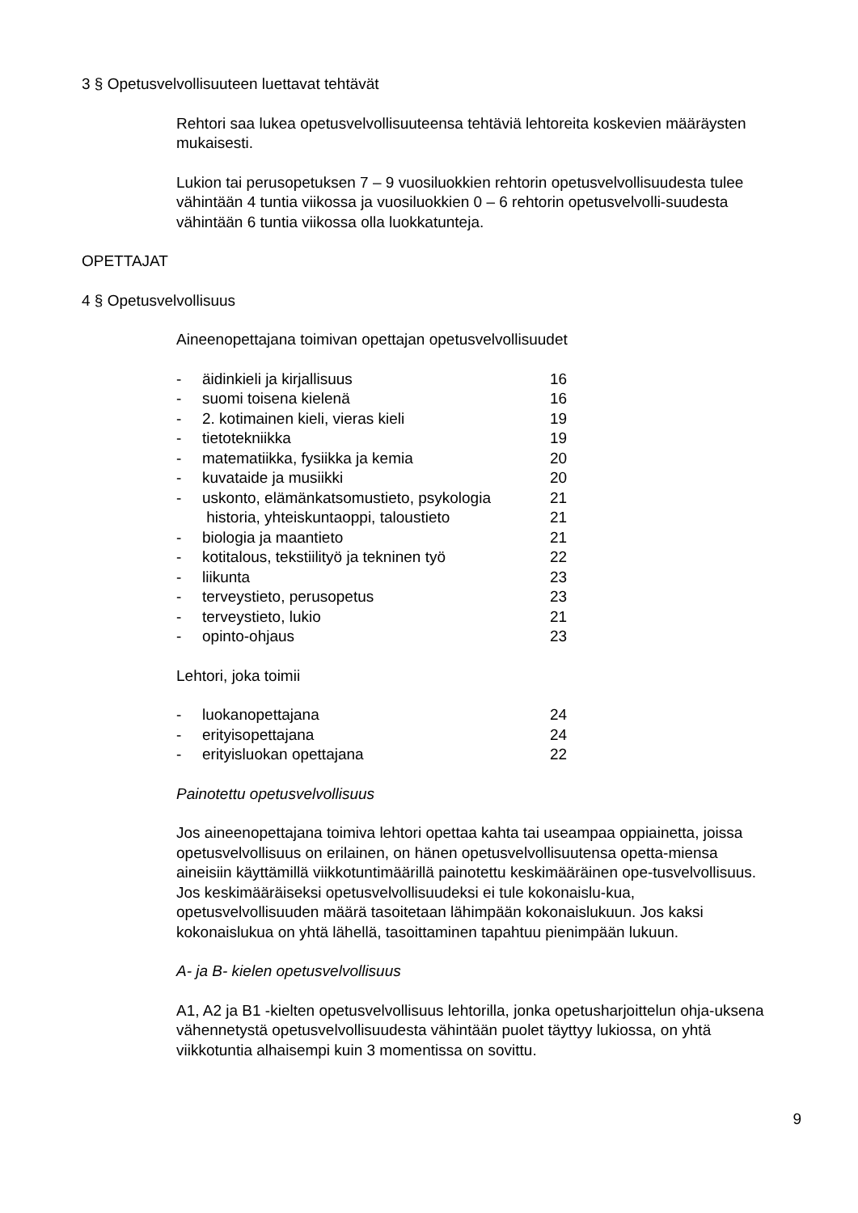3 § Opetusvelvollisuuteen luettavat tehtävät
Rehtori saa lukea opetusvelvollisuuteensa tehtäviä lehtoreita koskevien määräysten mukaisesti.
Lukion tai perusopetuksen 7 – 9 vuosiluokkien rehtorin opetusvelvollisuudesta tulee vähintään 4 tuntia viikossa ja vuosiluokkien 0 – 6 rehtorin opetusvelvolli-suudesta vähintään 6 tuntia viikossa olla luokkatunteja.
OPETTAJAT
4 § Opetusvelvollisuus
Aineenopettajana toimivan opettajan opetusvelvollisuudet
| - | äidinkieli ja kirjallisuus | 16 |
| - | suomi toisena kielenä | 16 |
| - | 2. kotimainen kieli, vieras kieli | 19 |
| - | tietotekniikka | 19 |
| - | matematiikka, fysiikka ja kemia | 20 |
| - | kuvataide ja musiikki | 20 |
| - | uskonto, elämänkatsomustieto, psykologia | 21 |
| | historia, yhteiskuntaoppi, taloustieto | 21 |
| - | biologia ja maantieto | 21 |
| - | kotitalous, tekstiilityö ja tekninen työ | 22 |
| - | liikunta | 23 |
| - | terveystieto, perusopetus | 23 |
| - | terveystieto, lukio | 21 |
| - | opinto-ohjaus | 23 |
Lehtori, joka toimii
| - | luokanopettajana | 24 |
| - | erityisopettajana | 24 |
| - | erityisluokan opettajana | 22 |
Painotettu opetusvelvollisuus
Jos aineenopettajana toimiva lehtori opettaa kahta tai useampaa oppiainetta, joissa opetusvelvollisuus on erilainen, on hänen opetusvelvollisuutensa opetta-miensa aineisiin käyttämillä viikkotuntimäärillä painotettu keskimääräinen ope-tusvelvollisuus. Jos keskimääräiseksi opetusvelvollisuudeksi ei tule kokonaislu-kua, opetusvelvollisuuden määrä tasoitetaan lähimpään kokonaislukuun. Jos kaksi kokonaislukua on yhtä lähellä, tasoittaminen tapahtuu pienimpään lukuun.
A- ja B- kielen opetusvelvollisuus
A1, A2 ja B1 -kielten opetusvelvollisuus lehtorilla, jonka opetusharjoittelun ohja-uksena vähennetystä opetusvelvollisuudesta vähintään puolet täyttyy lukiossa, on yhtä viikkotuntia alhaisempi kuin 3 momentissa on sovittu.
9